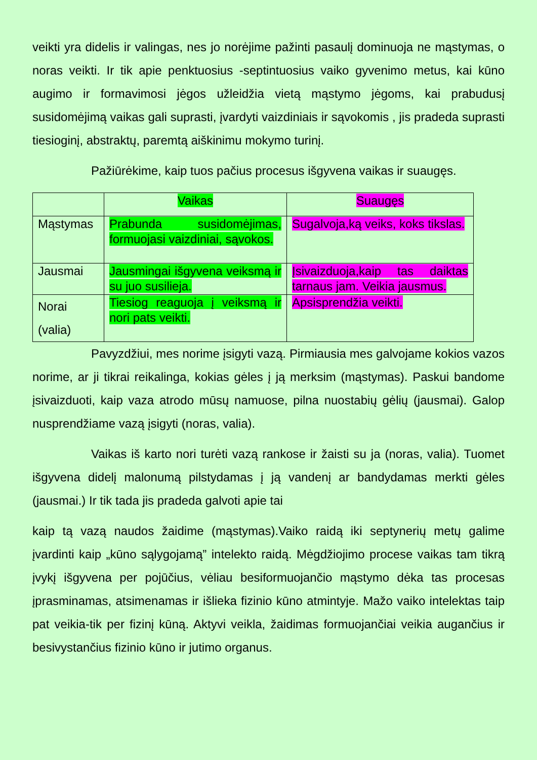veikti yra didelis ir valingas, nes jo norėjime pažinti pasaulį dominuoja ne mąstymas, o noras veikti. Ir tik apie penktuosius -septintuosius vaiko gyvenimo metus, kai kūno augimo ir formavimosi jėgos užleidžia vietą mąstymo jėgoms, kai prabudusį susidomėjimą vaikas gali suprasti, įvardyti vaizdiniais ir sąvokomis , jis pradeda suprasti tiesioginį, abstraktų, paremtą aiškinimu mokymo turinį.
Pažiūrėkime, kaip tuos pačius procesus išgyvena vaikas ir suaugęs.
| | Vaikas | Suaugęs |
| Mąstymas | Prabunda susidomėjimas, formuojasi vaizdiniai, sąvokos. | Sugalvoja,ką veiks, koks tikslas. |
| Jausmai | Jausmingai išgyvena veiksmą ir su juo susilieja. | Įsivaizduoja,kaip tas daiktas tarnaus jam. Veikia jausmus. |
| Norai (valia) | Tiesiog reaguoja į veiksmą ir nori pats veikti. | Apsisprendžia veikti. |
Pavyzdžiui, mes norime įsigyti vazą. Pirmiausia mes galvojame kokios vazos norime, ar ji tikrai reikalinga, kokias gėles į ją merksim (mąstymas). Paskui bandome įsivaizduoti, kaip vaza atrodo mūsų namuose, pilna nuostabių gėlių (jausmai). Galop nusprendžiame vazą įsigyti (noras, valia).
Vaikas iš karto nori turėti vazą rankose ir žaisti su ja (noras, valia). Tuomet išgyvena didelį malonumą pilstydamas į ją vandenį ar bandydamas merkti gėles (jausmai.) Ir tik tada jis pradeda galvoti apie tai
kaip tą vazą naudos žaidime (mąstymas).Vaiko raidą iki septynerių metų galime įvardinti kaip „kūno sąlygojamą” intelekto raidą. Mėgdžiojimo procese vaikas tam tikrą įvykį išgyvena per pojūčius, vėliau besiformuojančio mąstymo dėka tas procesas įprasminamas, atsimenamas ir išlieka fizinio kūno atmintyje. Mažo vaiko intelektas taip pat veikia-tik per fizinį kūną. Aktyvi veikla, žaidimas formuojančiai veikia augančius ir besivystančius fizinio kūno ir jutimo organus.